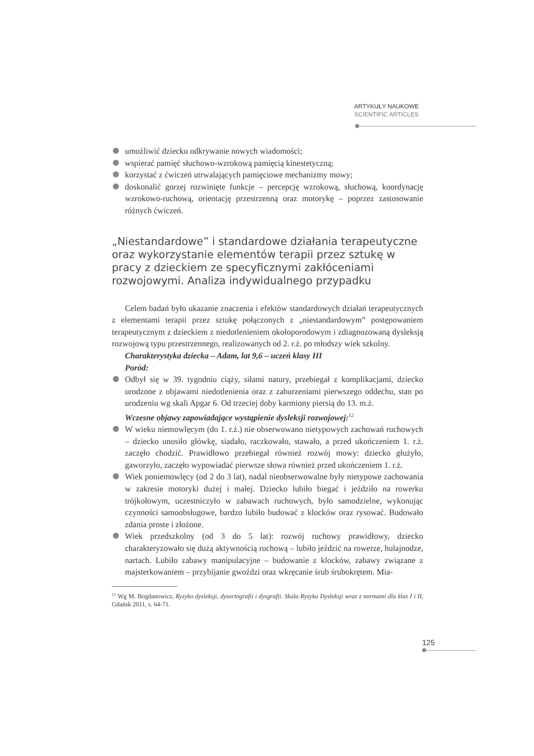ARTYKUŁY NAUKOWE
SCIENTIFIC ARTICLES
umożliwić dziecku odkrywanie nowych wiadomości;
wspierać pamięć słuchowo-wzrokową pamięcią kinestetyczną;
korzystać z ćwiczeń utrwalających pamięciowe mechanizmy mowy;
doskonalić gorzej rozwinięte funkcje – percepcję wzrokową, słuchową, koordynację wzrokowo-ruchową, orientację przestrzenną oraz motorykę – poprzez zastosowanie różnych ćwiczeń.
„Niestandardowe” i standardowe działania terapeutyczne oraz wykorzystanie elementów terapii przez sztukę w pracy z dzieckiem ze specyficznymi zakłóceniami rozwojowymi. Analiza indywidualnego przypadku
Celem badań było ukazanie znaczenia i efektów standardowych działań terapeutycznych z elementami terapii przez sztukę połączonych z „niestandardowym” postępowaniem terapeutycznym z dzieckiem z niedotlenieniem okołoporodowym i zdiagnozowaną dysleksją rozwojową typu przestrzennego, realizowanych od 2. r.ż. po młodszy wiek szkolny.
Charakterystyka dziecka – Adam, lat 9,6 – uczeń klasy III
Poród:
Odbył się w 39. tygodniu ciąży, siłami natury, przebiegał z komplikacjami, dziecko urodzone z objawami niedotlenienia oraz z zaburzeniami pierwszego oddechu, stan po urodzeniu wg skali Apgar 6. Od trzeciej doby karmiony piersią do 13. m.ż.
Wczesne objawy zapowiadające wystąpienie dysleksji rozwojowej:<sup>12</sup>
W wieku niemowlęcym (do 1. r.ż.) nie obserwowano nietypowych zachowań ruchowych – dziecko unosiło główkę, siadało, raczkowało, stawało, a przed ukończeniem 1. r.ż. zaczęło chodzić. Prawidłowo przebiegał również rozwój mowy: dziecko głużyło, gaworzyło, zaczęło wypowiadać pierwsze słowa również przed ukończeniem 1. r.ż.
Wiek poniemowlęcy (od 2 do 3 lat), nadal nieobserwowalne były nietypowe zachowania w zakresie motoryki dużej i małej. Dziecko lubiło biegać i jeździło na rowerku trójkołowym, uczestniczyło w zabawach ruchowych, było samodzielne, wykonując czynności samoobsługowe, bardzo lubiło budować z klocków oraz rysować. Budowało zdania proste i złożone.
Wiek przedszkolny (od 3 do 5 lat): rozwój ruchowy prawidłowy, dziecko charakteryzowało się dużą aktywnością ruchową – lubiło jeździć na rowerze, hulajnodze, nartach. Lubiło zabawy manipulacyjne – budowanie z klocków, zabawy związane z majsterkowaniem – przybijanie gwoździ oraz wkręcanie śrub śrubokrętem. Mia-
<sup>12</sup> Wg M. Bogdanowicz, Ryzyko dysleksji, dysortografii i dysgrafii. Skala Ryzyka Dysleksji wraz z normami dla klas I i II, Gdańsk 2011, s. 64-71.
125